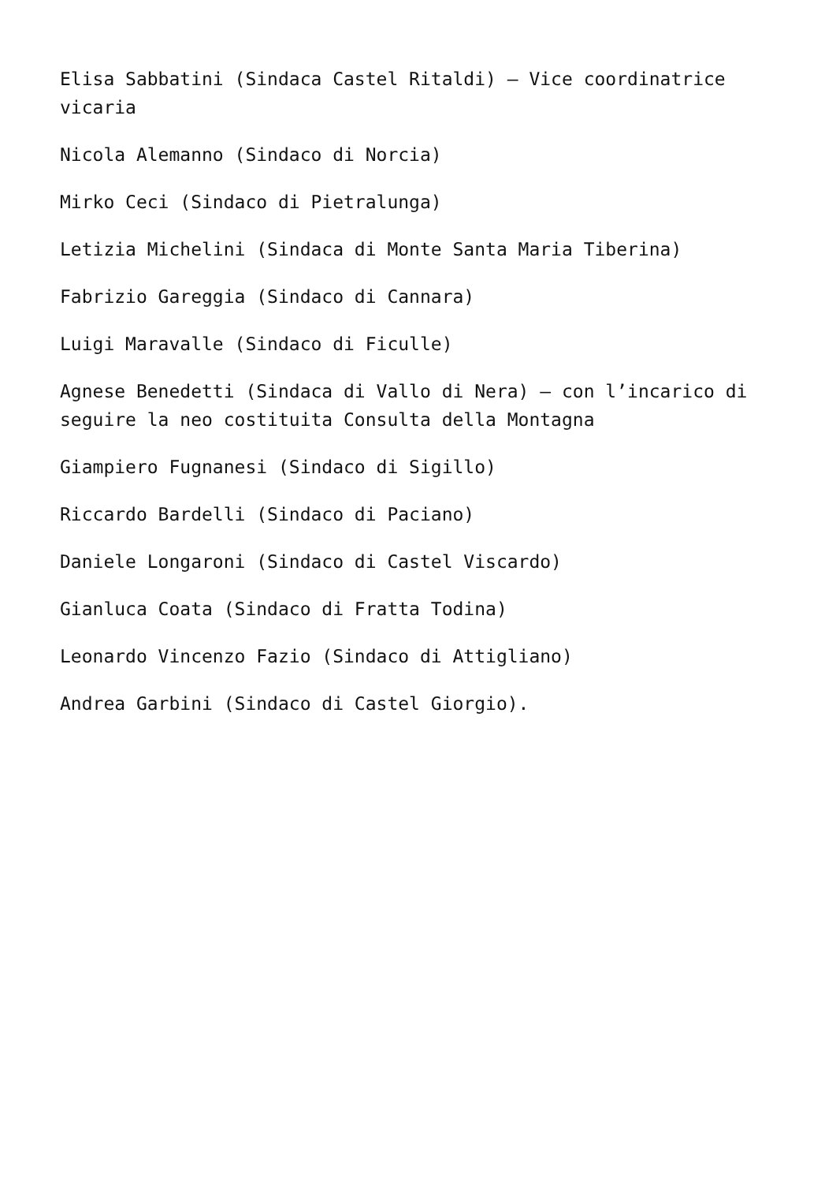Elisa Sabbatini (Sindaca Castel Ritaldi) – Vice coordinatrice vicaria
Nicola Alemanno (Sindaco di Norcia)
Mirko Ceci (Sindaco di Pietralunga)
Letizia Michelini (Sindaca di Monte Santa Maria Tiberina)
Fabrizio Gareggia (Sindaco di Cannara)
Luigi Maravalle (Sindaco di Ficulle)
Agnese Benedetti (Sindaca di Vallo di Nera) – con l’incarico di seguire la neo costituita Consulta della Montagna
Giampiero Fugnanesi (Sindaco di Sigillo)
Riccardo Bardelli (Sindaco di Paciano)
Daniele Longaroni (Sindaco di Castel Viscardo)
Gianluca Coata (Sindaco di Fratta Todina)
Leonardo Vincenzo Fazio (Sindaco di Attigliano)
Andrea Garbini (Sindaco di Castel Giorgio).